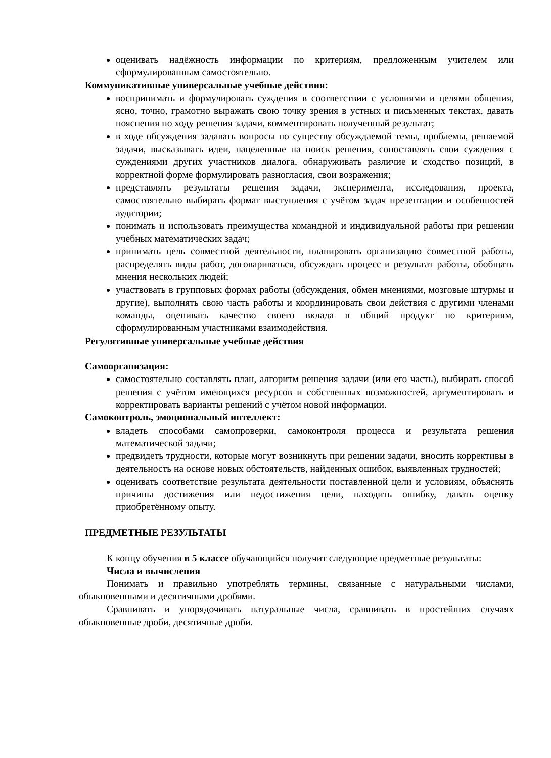оценивать надёжность информации по критериям, предложенным учителем или сформулированным самостоятельно.
Коммуникативные универсальные учебные действия:
воспринимать и формулировать суждения в соответствии с условиями и целями общения, ясно, точно, грамотно выражать свою точку зрения в устных и письменных текстах, давать пояснения по ходу решения задачи, комментировать полученный результат;
в ходе обсуждения задавать вопросы по существу обсуждаемой темы, проблемы, решаемой задачи, высказывать идеи, нацеленные на поиск решения, сопоставлять свои суждения с суждениями других участников диалога, обнаруживать различие и сходство позиций, в корректной форме формулировать разногласия, свои возражения;
представлять результаты решения задачи, эксперимента, исследования, проекта, самостоятельно выбирать формат выступления с учётом задач презентации и особенностей аудитории;
понимать и использовать преимущества командной и индивидуальной работы при решении учебных математических задач;
принимать цель совместной деятельности, планировать организацию совместной работы, распределять виды работ, договариваться, обсуждать процесс и результат работы, обобщать мнения нескольких людей;
участвовать в групповых формах работы (обсуждения, обмен мнениями, мозговые штурмы и другие), выполнять свою часть работы и координировать свои действия с другими членами команды, оценивать качество своего вклада в общий продукт по критериям, сформулированным участниками взаимодействия.
Регулятивные универсальные учебные действия
Самоорганизация:
самостоятельно составлять план, алгоритм решения задачи (или его часть), выбирать способ решения с учётом имеющихся ресурсов и собственных возможностей, аргументировать и корректировать варианты решений с учётом новой информации.
Самоконтроль, эмоциональный интеллект:
владеть способами самопроверки, самоконтроля процесса и результата решения математической задачи;
предвидеть трудности, которые могут возникнуть при решении задачи, вносить коррективы в деятельность на основе новых обстоятельств, найденных ошибок, выявленных трудностей;
оценивать соответствие результата деятельности поставленной цели и условиям, объяснять причины достижения или недостижения цели, находить ошибку, давать оценку приобретённому опыту.
ПРЕДМЕТНЫЕ РЕЗУЛЬТАТЫ
К концу обучения в 5 классе обучающийся получит следующие предметные результаты:
Числа и вычисления
Понимать и правильно употреблять термины, связанные с натуральными числами, обыкновенными и десятичными дробями.
Сравнивать и упорядочивать натуральные числа, сравнивать в простейших случаях обыкновенные дроби, десятичные дроби.